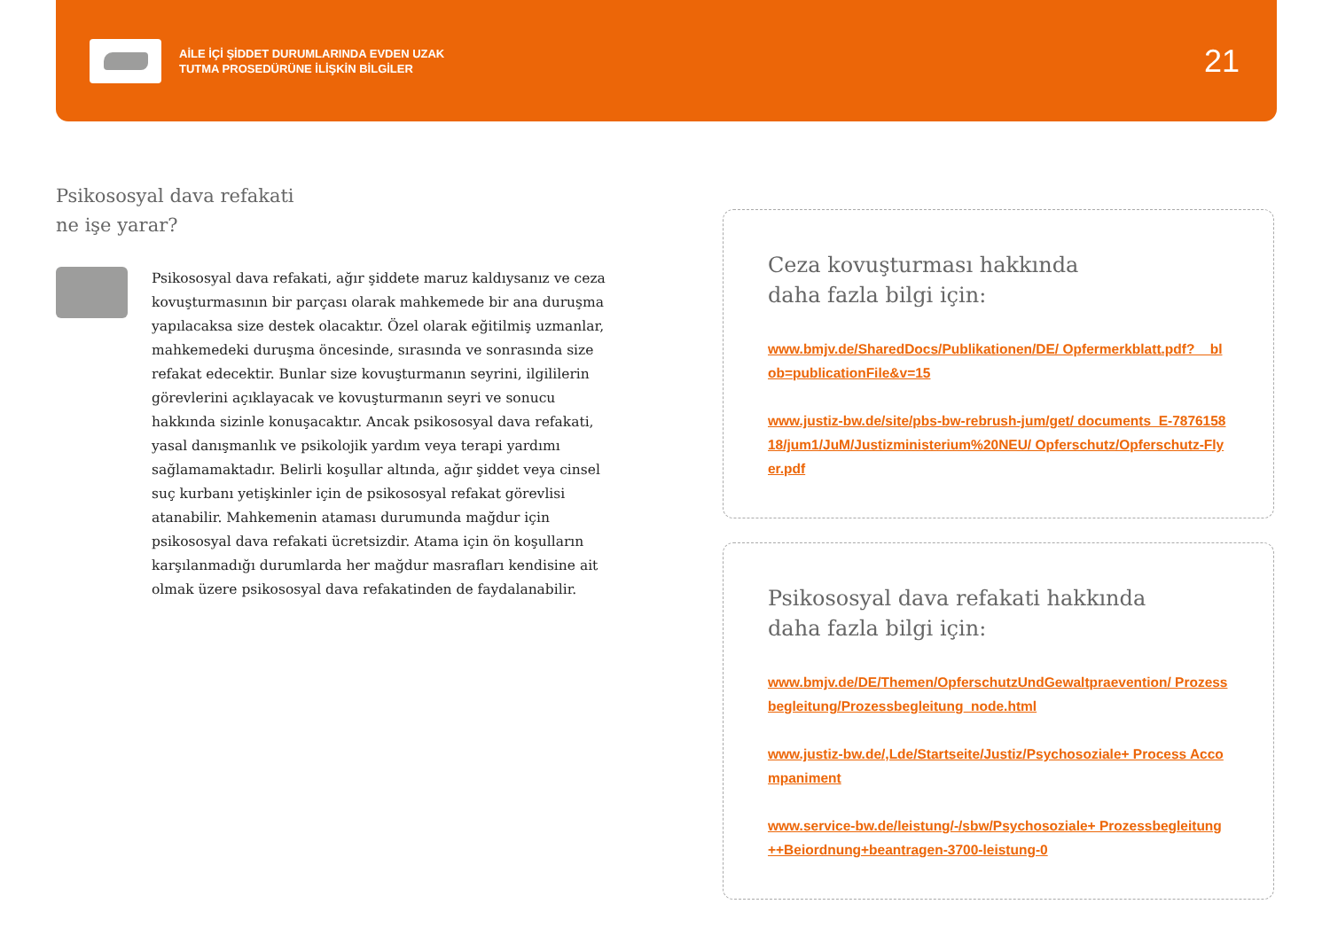AİLE İÇİ ŞİDDET DURUMLARINDA EVDEN UZAK
TUTMA PROSEDÜRÜNE İLİŞKİN BİLGİLER
21
Psikososyal dava refakati
ne işe yarar?
Psikososyal dava refakati, ağır şiddete maruz kaldıysanız ve ceza kovuşturmasının bir parçası olarak mahkemede bir ana duruşma yapılacaksa size destek olacaktır. Özel olarak eğitilmiş uzmanlar, mahkemedeki duruşma öncesinde, sırasında ve sonrasında size refakat edecektir. Bunlar size kovuşturmanın seyrini, ilgililerin görevlerini açıklayacak ve kovuşturmanın seyri ve sonucu hakkında sizinle konuşacaktır. Ancak psikososyal dava refakati, yasal danışmanlık ve psikolojik yardım veya terapi yardımı sağlamamaktadır. Belirli koşullar altında, ağır şiddet veya cinsel suç kurbanı yetişkinler için de psikososyal refakat görevlisi atanabilir. Mahkemenin ataması durumunda mağdur için psikososyal dava refakati ücretsizdir. Atama için ön koşulların karşılanmadığı durumlarda her mağdur masrafları kendisine ait olmak üzere psikososyal dava refakatinden de faydalanabilir.
Ceza kovuşturması hakkında
daha fazla bilgi için:
www.bmjv.de/SharedDocs/Publikationen/DE/ Opfermerkblatt.pdf?__blob=publicationFile&v=15
www.justiz-bw.de/site/pbs-bw-rebrush-jum/get/ documents_E-787615818/jum1/JuM/Justizministerium%20NEU/ Opferschutz/Opferschutz-Flyer.pdf
Psikososyal dava refakati hakkında
daha fazla bilgi için:
www.bmjv.de/DE/Themen/OpferschutzUndGewaltpraevention/ Prozessbegleitung/Prozessbegleitung_node.html
www.justiz-bw.de/,Lde/Startseite/Justiz/Psychosoziale+ Process Accompaniment
www.service-bw.de/leistung/-/sbw/Psychosoziale+ Prozessbegleitung++Beiordnung+beantragen-3700-leistung-0